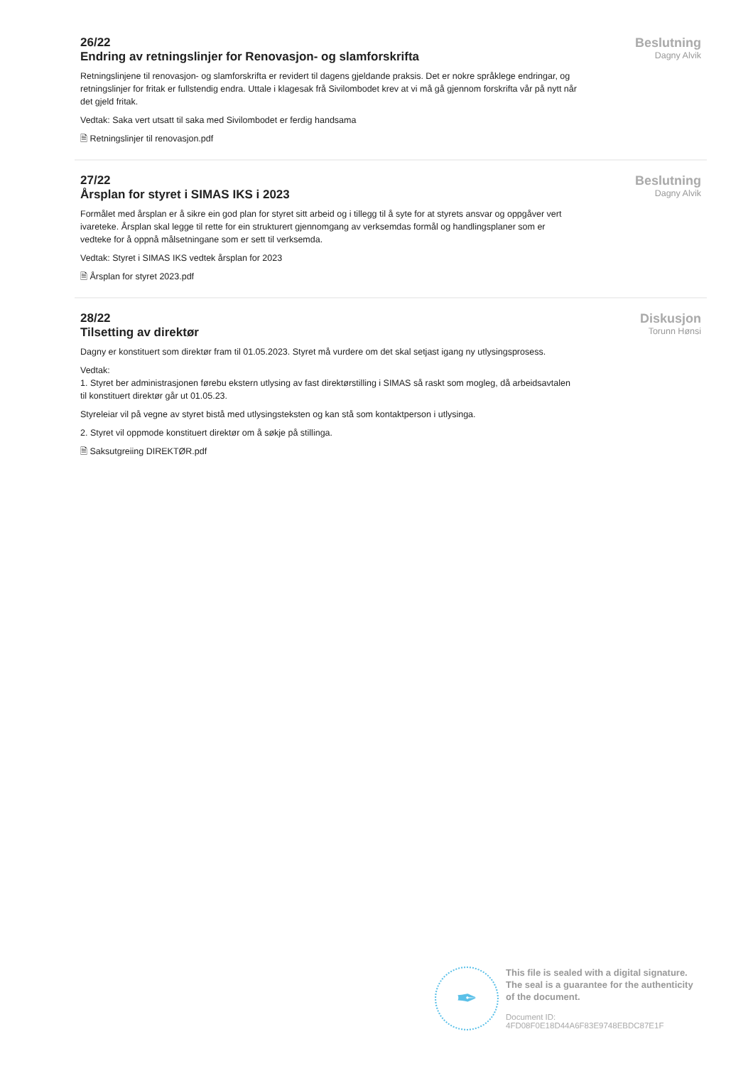26/22
Endring av retningslinjer for Renovasjon- og slamforskrifta
Retningslinjene til renovasjon- og slamforskrifta er revidert til dagens gjeldande praksis. Det er nokre språklege endringar, og retningslinjer for fritak er fullstendig endra. Uttale i klagesak frå Sivilombodet krev at vi må gå gjennom forskrifta vår på nytt når det gjeld fritak.
Vedtak: Saka vert utsatt til saka med Sivilombodet er ferdig handsama
🗎 Retningslinjer til renovasjon.pdf
Beslutning
Dagny Alvik
27/22
Årsplan for styret i SIMAS IKS i 2023
Formålet med årsplan er å sikre ein god plan for styret sitt arbeid og i tillegg til å syte for at styrets ansvar og oppgåver vert ivareteke. Årsplan skal legge til rette for ein strukturert gjennomgang av verksemdas formål og handlingsplaner som er vedteke for å oppnå målsetningane som er sett til verksemda.
Vedtak: Styret i SIMAS IKS vedtek årsplan for 2023
🗎 Årsplan for styret 2023.pdf
Beslutning
Dagny Alvik
28/22
Tilsetting av direktør
Dagny er konstituert som direktør fram til 01.05.2023. Styret må vurdere om det skal setjast igang ny utlysingsprosess.
Vedtak:
1. Styret ber administrasjonen førebu ekstern utlysing av fast direktørstilling i SIMAS så raskt som mogleg, då arbeidsavtalen til konstituert direktør går ut 01.05.23.
Styreleiar vil på vegne av styret bistå med utlysingsteksten og kan stå som kontaktperson i utlysinga.
2. Styret vil oppmode konstituert direktør om å søkje på stillinga.
🗎 Saksutgreiing DIREKTØR.pdf
Diskusjon
Torunn Hønsi
✒
This file is sealed with a digital signature.
The seal is a guarantee for the authenticity
of the document.
Document ID:
4FD08F0E18D44A6F83E9748EBDC87E1F